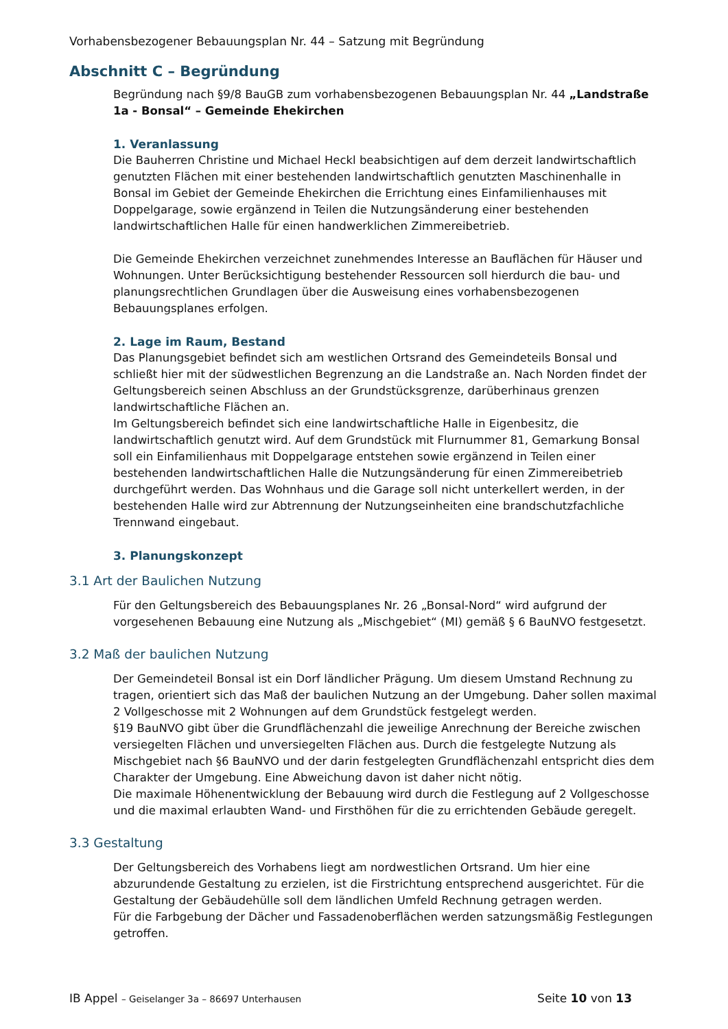Vorhabensbezogener Bebauungsplan Nr. 44 – Satzung mit Begründung
Abschnitt C – Begründung
Begründung nach §9/8 BauGB zum vorhabensbezogenen Bebauungsplan Nr. 44 „Landstraße 1a - Bonsal“ – Gemeinde Ehekirchen
1. Veranlassung
Die Bauherren Christine und Michael Heckl beabsichtigen auf dem derzeit landwirtschaftlich genutzten Flächen mit einer bestehenden landwirtschaftlich genutzten Maschinenhalle in Bonsal im Gebiet der Gemeinde Ehekirchen die Errichtung eines Einfamilienhauses mit Doppelgarage, sowie ergänzend in Teilen die Nutzungsänderung einer bestehenden landwirtschaftlichen Halle für einen handwerklichen Zimmereibetrieb.
Die Gemeinde Ehekirchen verzeichnet zunehmendes Interesse an Bauflächen für Häuser und Wohnungen. Unter Berücksichtigung bestehender Ressourcen soll hierdurch die bau- und planungsrechtlichen Grundlagen über die Ausweisung eines vorhabensbezogenen Bebauungsplanes erfolgen.
2. Lage im Raum, Bestand
Das Planungsgebiet befindet sich am westlichen Ortsrand des Gemeindeteils Bonsal und schließt hier mit der südwestlichen Begrenzung an die Landstraße an. Nach Norden findet der Geltungsbereich seinen Abschluss an der Grundstücksgrenze, darüberhinaus grenzen landwirtschaftliche Flächen an.
Im Geltungsbereich befindet sich eine landwirtschaftliche Halle in Eigenbesitz, die landwirtschaftlich genutzt wird. Auf dem Grundstück mit Flurnummer 81, Gemarkung Bonsal soll ein Einfamilienhaus mit Doppelgarage entstehen sowie ergänzend in Teilen einer bestehenden landwirtschaftlichen Halle die Nutzungsänderung für einen Zimmereibetrieb durchgeführt werden. Das Wohnhaus und die Garage soll nicht unterkellert werden, in der bestehenden Halle wird zur Abtrennung der Nutzungseinheiten eine brandschutzfachliche Trennwand eingebaut.
3. Planungskonzept
3.1 Art der Baulichen Nutzung
Für den Geltungsbereich des Bebauungsplanes Nr. 26 „Bonsal-Nord“ wird aufgrund der vorgesehenen Bebauung eine Nutzung als „Mischgebiet“ (MI) gemäß § 6 BauNVO festgesetzt.
3.2 Maß der baulichen Nutzung
Der Gemeindeteil Bonsal ist ein Dorf ländlicher Prägung. Um diesem Umstand Rechnung zu tragen, orientiert sich das Maß der baulichen Nutzung an der Umgebung. Daher sollen maximal 2 Vollgeschosse mit 2 Wohnungen auf dem Grundstück festgelegt werden.
§19 BauNVO gibt über die Grundflächenzahl die jeweilige Anrechnung der Bereiche zwischen versiegelten Flächen und unversiegelten Flächen aus. Durch die festgelegte Nutzung als Mischgebiet nach §6 BauNVO und der darin festgelegten Grundflächenzahl entspricht dies dem Charakter der Umgebung. Eine Abweichung davon ist daher nicht nötig.
Die maximale Höhenentwicklung der Bebauung wird durch die Festlegung auf 2 Vollgeschosse und die maximal erlaubten Wand- und Firsthöhen für die zu errichtenden Gebäude geregelt.
3.3 Gestaltung
Der Geltungsbereich des Vorhabens liegt am nordwestlichen Ortsrand. Um hier eine abzurundende Gestaltung zu erzielen, ist die Firstrichtung entsprechend ausgerichtet. Für die Gestaltung der Gebäudehülle soll dem ländlichen Umfeld Rechnung getragen werden.
Für die Farbgebung der Dächer und Fassadenoberflächen werden satzungsmäßig Festlegungen getroffen.
IB Appel – Geiselanger 3a – 86697 Unterhausen Seite 10 von 13